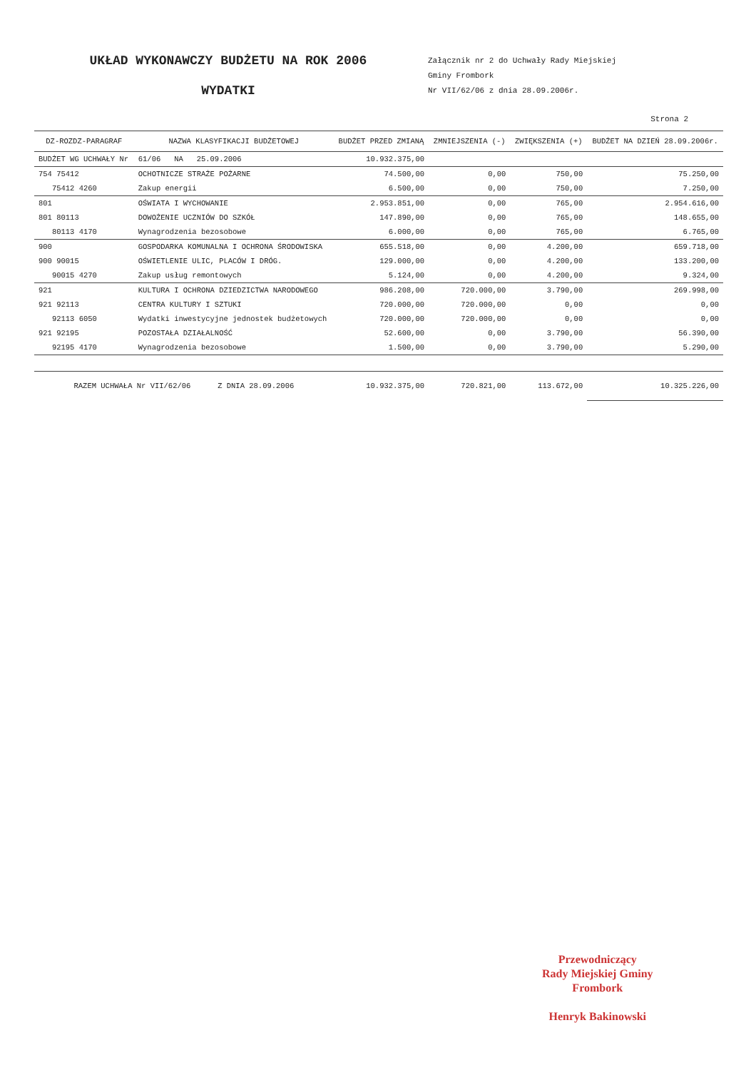UKŁAD WYKONAWCZY BUDŻETU NA ROK 2006
WYDATKI
Załącznik nr 2 do Uchwały Rady Miejskiej
Gminy Frombork
Nr VII/62/06 z dnia 28.09.2006r.
Strona 2
| DZ-ROZDZ-PARAGRAF | NAZWA KLASYFIKACJI BUDŻETOWEJ | BUDŻET PRZED ZMIANĄ | ZMNIEJSZENIA (-) | ZWIĘKSZENIA (+) | BUDŻET NA DZIEŃ 28.09.2006r. |
| --- | --- | --- | --- | --- | --- |
| BUDŻET WG UCHWAŁY Nr | 61/06 NA 25.09.2006 | 10.932.375,00 | | | |
| 754 75412 | OCHOTNICZE STRAŻE POŻARNE | 74.500,00 | 0,00 | 750,00 | 75.250,00 |
| 75412 4260 | Zakup energii | 6.500,00 | 0,00 | 750,00 | 7.250,00 |
| 801 | OŚWIATA I WYCHOWANIE | 2.953.851,00 | 0,00 | 765,00 | 2.954.616,00 |
| 801 80113 | DOWOŻENIE UCZNIÓW DO SZKÓŁ | 147.890,00 | 0,00 | 765,00 | 148.655,00 |
| 80113 4170 | Wynagrodzenia bezosobowe | 6.000,00 | 0,00 | 765,00 | 6.765,00 |
| 900 | GOSPODARKA KOMUNALNA I OCHRONA ŚRODOWISKA | 655.518,00 | 0,00 | 4.200,00 | 659.718,00 |
| 900 90015 | OŚWIETLENIE ULIC, PLACÓW I DRÓG. | 129.000,00 | 0,00 | 4.200,00 | 133.200,00 |
| 90015 4270 | Zakup usług remontowych | 5.124,00 | 0,00 | 4.200,00 | 9.324,00 |
| 921 | KULTURA I OCHRONA DZIEDZICTWA NARODOWEGO | 986.208,00 | 720.000,00 | 3.790,00 | 269.998,00 |
| 921 92113 | CENTRA KULTURY I SZTUKI | 720.000,00 | 720.000,00 | 0,00 | 0,00 |
| 92113 6050 | Wydatki inwestycyjne jednostek budżetowych | 720.000,00 | 720.000,00 | 0,00 | 0,00 |
| 921 92195 | POZOSTAŁA DZIAŁALNOŚĆ | 52.600,00 | 0,00 | 3.790,00 | 56.390,00 |
| 92195 4170 | Wynagrodzenia bezosobowe | 1.500,00 | 0,00 | 3.790,00 | 5.290,00 |
| RAZEM UCHWAŁA Nr VII/62/06 Z DNIA 28.09.2006 | | 10.932.375,00 | 720.821,00 | 113.672,00 | 10.325.226,00 |
Przewodniczący
Rady Miejskiej Gminy
Frombork
Henryk Bakinowski